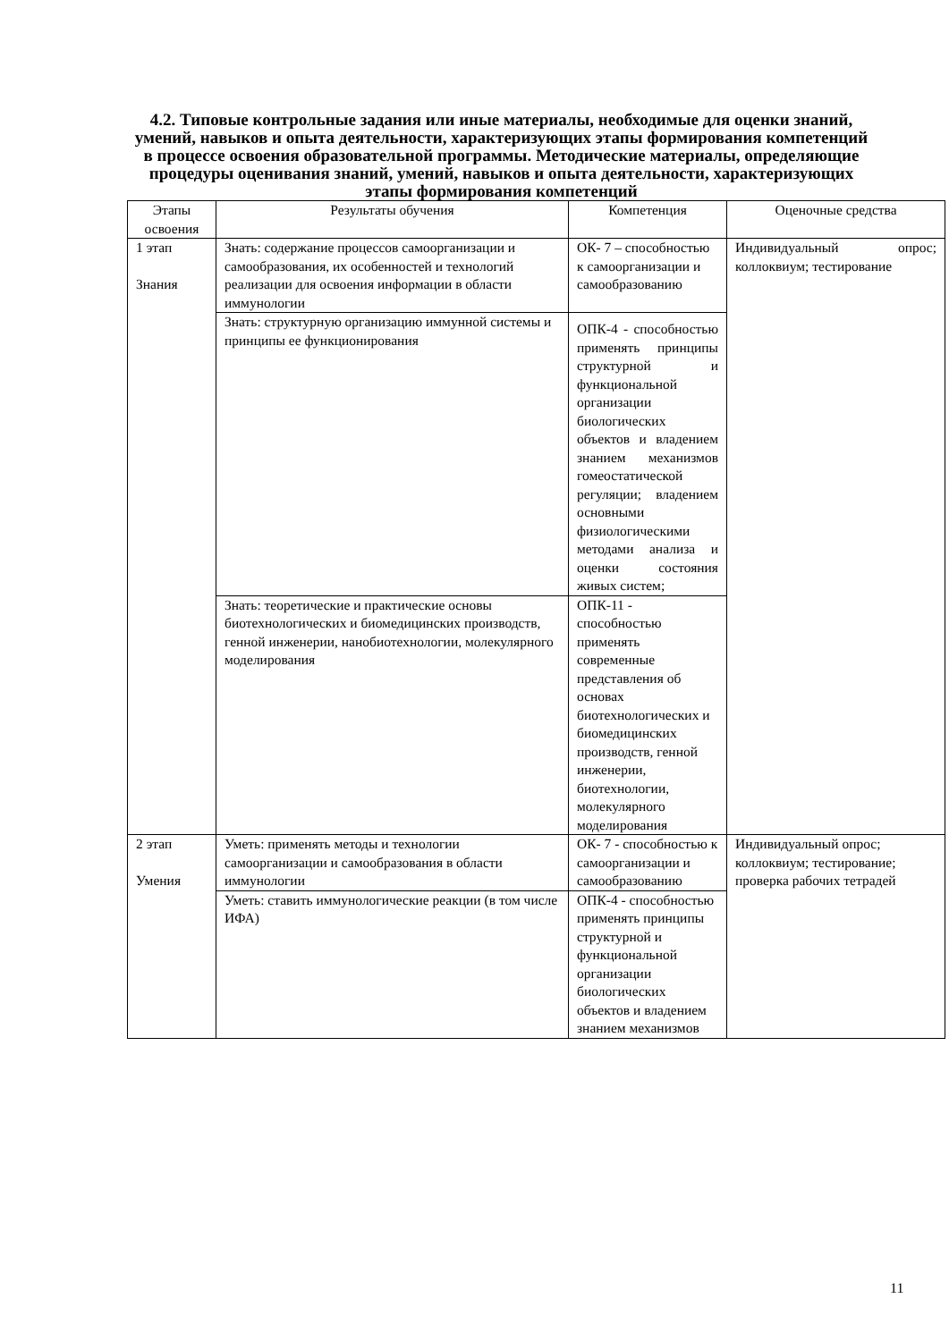4.2. Типовые контрольные задания или иные материалы, необходимые для оценки знаний, умений, навыков и опыта деятельности, характеризующих этапы формирования компетенций в процессе освоения образовательной программы. Методические материалы, определяющие процедуры оценивания знаний, умений, навыков и опыта деятельности, характеризующих этапы формирования компетенций
| Этапы освоения | Результаты обучения | Компетенция | Оценочные средства |
| --- | --- | --- | --- |
| 1 этап Знания | Знать: содержание процессов самоорганизации и самообразования, их особенностей и технологий реализации для освоения информации в области иммунологии | ОК- 7 – способностью к самоорганизации и самообразованию | Индивидуальный опрос; коллоквиум; тестирование |
| | Знать: структурную организацию иммунной системы и принципы ее функционирования | ОПК-4 - способностью применять принципы структурной и функциональной организации биологических объектов и владением знанием механизмов гомеостатической регуляции; владением основными физиологическими методами анализа и оценки состояния живых систем; | |
| | Знать: теоретические и практические основы биотехнологических и биомедицинских производств, генной инженерии, нанобиотехнологии, молекулярного моделирования | ОПК-11 - способностью применять современные представления об основах биотехнологических и биомедицинских производств, генной инженерии, биотехнологии, молекулярного моделирования | |
| 2 этап Умения | Уметь: применять методы и технологии самоорганизации и самообразования в области иммунологии | ОК- 7 - способностью к самоорганизации и самообразованию | Индивидуальный опрос; коллоквиум; тестирование; проверка рабочих тетрадей |
| | Уметь: ставить иммунологические реакции (в том числе ИФА) | ОПК-4 - способностью применять принципы структурной и функциональной организации биологических объектов и владением знанием механизмов | |
11